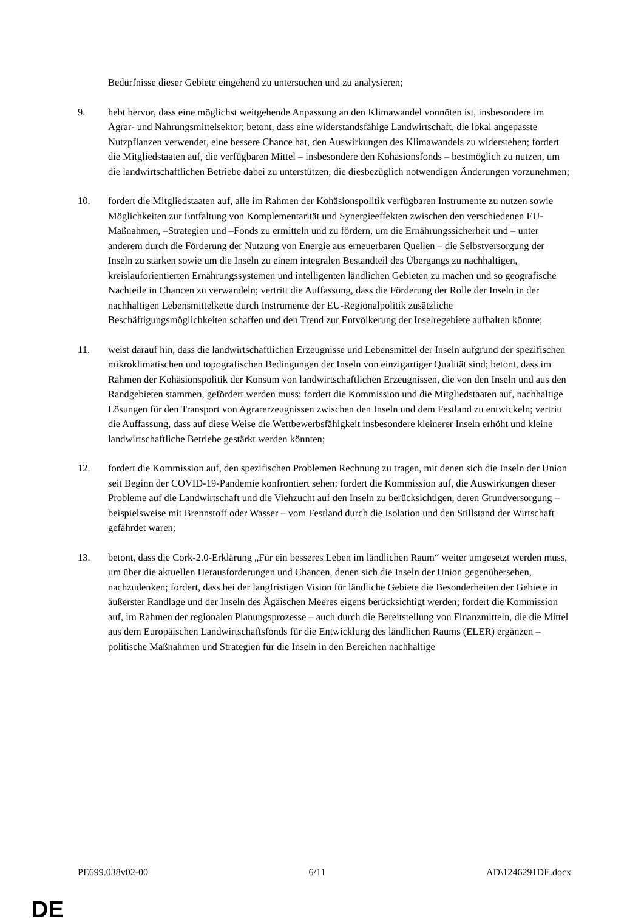Bedürfnisse dieser Gebiete eingehend zu untersuchen und zu analysieren;
9. hebt hervor, dass eine möglichst weitgehende Anpassung an den Klimawandel vonnöten ist, insbesondere im Agrar- und Nahrungsmittelsektor; betont, dass eine widerstandsfähige Landwirtschaft, die lokal angepasste Nutzpflanzen verwendet, eine bessere Chance hat, den Auswirkungen des Klimawandels zu widerstehen; fordert die Mitgliedstaaten auf, die verfügbaren Mittel – insbesondere den Kohäsionsfonds – bestmöglich zu nutzen, um die landwirtschaftlichen Betriebe dabei zu unterstützen, die diesbezüglich notwendigen Änderungen vorzunehmen;
10. fordert die Mitgliedstaaten auf, alle im Rahmen der Kohäsionspolitik verfügbaren Instrumente zu nutzen sowie Möglichkeiten zur Entfaltung von Komplementarität und Synergieeffekten zwischen den verschiedenen EU-Maßnahmen, –Strategien und –Fonds zu ermitteln und zu fördern, um die Ernährungssicherheit und – unter anderem durch die Förderung der Nutzung von Energie aus erneuerbaren Quellen – die Selbstversorgung der Inseln zu stärken sowie um die Inseln zu einem integralen Bestandteil des Übergangs zu nachhaltigen, kreislauforientierten Ernährungssystemen und intelligenten ländlichen Gebieten zu machen und so geografische Nachteile in Chancen zu verwandeln; vertritt die Auffassung, dass die Förderung der Rolle der Inseln in der nachhaltigen Lebensmittelkette durch Instrumente der EU-Regionalpolitik zusätzliche Beschäftigungsmöglichkeiten schaffen und den Trend zur Entvölkerung der Inselregebiete aufhalten könnte;
11. weist darauf hin, dass die landwirtschaftlichen Erzeugnisse und Lebensmittel der Inseln aufgrund der spezifischen mikroklimatischen und topografischen Bedingungen der Inseln von einzigartiger Qualität sind; betont, dass im Rahmen der Kohäsionspolitik der Konsum von landwirtschaftlichen Erzeugnissen, die von den Inseln und aus den Randgebieten stammen, gefördert werden muss; fordert die Kommission und die Mitgliedstaaten auf, nachhaltige Lösungen für den Transport von Agrarerzeugnissen zwischen den Inseln und dem Festland zu entwickeln; vertritt die Auffassung, dass auf diese Weise die Wettbewerbsfähigkeit insbesondere kleinerer Inseln erhöht und kleine landwirtschaftliche Betriebe gestärkt werden könnten;
12. fordert die Kommission auf, den spezifischen Problemen Rechnung zu tragen, mit denen sich die Inseln der Union seit Beginn der COVID-19-Pandemie konfrontiert sehen; fordert die Kommission auf, die Auswirkungen dieser Probleme auf die Landwirtschaft und die Viehzucht auf den Inseln zu berücksichtigen, deren Grundversorgung – beispielsweise mit Brennstoff oder Wasser – vom Festland durch die Isolation und den Stillstand der Wirtschaft gefährdet waren;
13. betont, dass die Cork-2.0-Erklärung „Für ein besseres Leben im ländlichen Raum“ weiter umgesetzt werden muss, um über die aktuellen Herausforderungen und Chancen, denen sich die Inseln der Union gegenübersehen, nachzudenken; fordert, dass bei der langfristigen Vision für ländliche Gebiete die Besonderheiten der Gebiete in äußerster Randlage und der Inseln des Ägäischen Meeres eigens berücksichtigt werden; fordert die Kommission auf, im Rahmen der regionalen Planungsprozesse – auch durch die Bereitstellung von Finanzmitteln, die die Mittel aus dem Europäischen Landwirtschaftsfonds für die Entwicklung des ländlichen Raums (ELER) ergänzen – politische Maßnahmen und Strategien für die Inseln in den Bereichen nachhaltige
PE699.038v02-00 6/11 AD\1246291DE.docx
DE